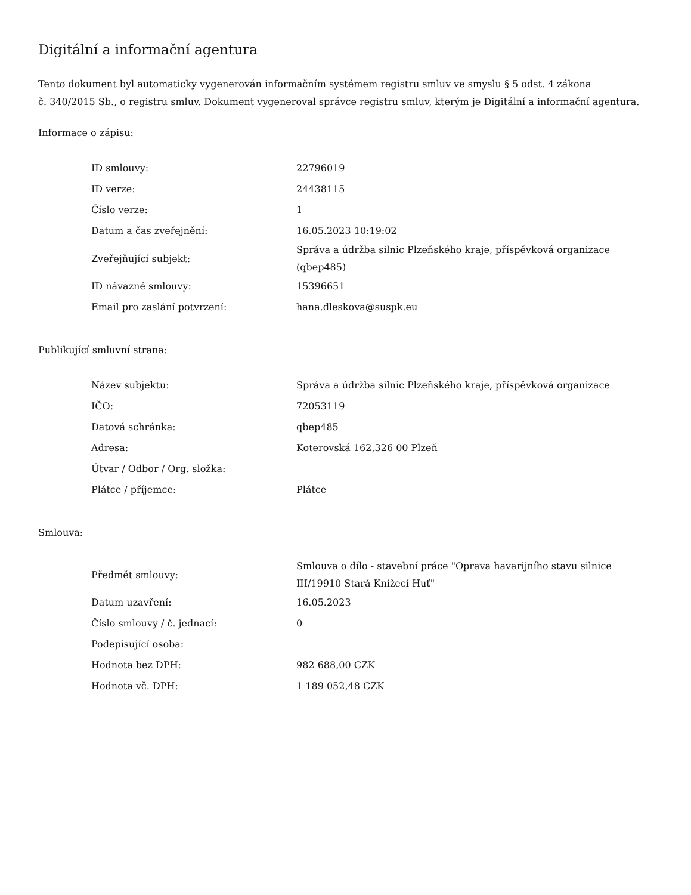Digitální a informační agentura
Tento dokument byl automaticky vygenerován informačním systémem registru smluv ve smyslu § 5 odst. 4 zákona
č. 340/2015 Sb., o registru smluv. Dokument vygeneroval správce registru smluv, kterým je Digitální a informační agentura.
Informace o zápisu:
| ID smlouvy: | 22796019 |
| ID verze: | 24438115 |
| Číslo verze: | 1 |
| Datum a čas zveřejnění: | 16.05.2023 10:19:02 |
| Zveřejňující subjekt: | Správa a údržba silnic Plzeňského kraje, příspěvková organizace (qbep485) |
| ID návazné smlouvy: | 15396651 |
| Email pro zaslání potvrzení: | hana.dleskova@suspk.eu |
Publikující smluvní strana:
| Název subjektu: | Správa a údržba silnic Plzeňského kraje, příspěvková organizace |
| IČO: | 72053119 |
| Datová schránka: | qbep485 |
| Adresa: | Koterovská 162,326 00 Plzeň |
| Útvar / Odbor / Org. složka: | |
| Plátce / příjemce: | Plátce |
Smlouva:
| Předmět smlouvy: | Smlouva o dílo - stavební práce "Oprava havarijního stavu silnice III/19910 Stará Knížecí Huť" |
| Datum uzavření: | 16.05.2023 |
| Číslo smlouvy / č. jednací: | 0 |
| Podepisující osoba: | |
| Hodnota bez DPH: | 982 688,00 CZK |
| Hodnota vč. DPH: | 1 189 052,48 CZK |